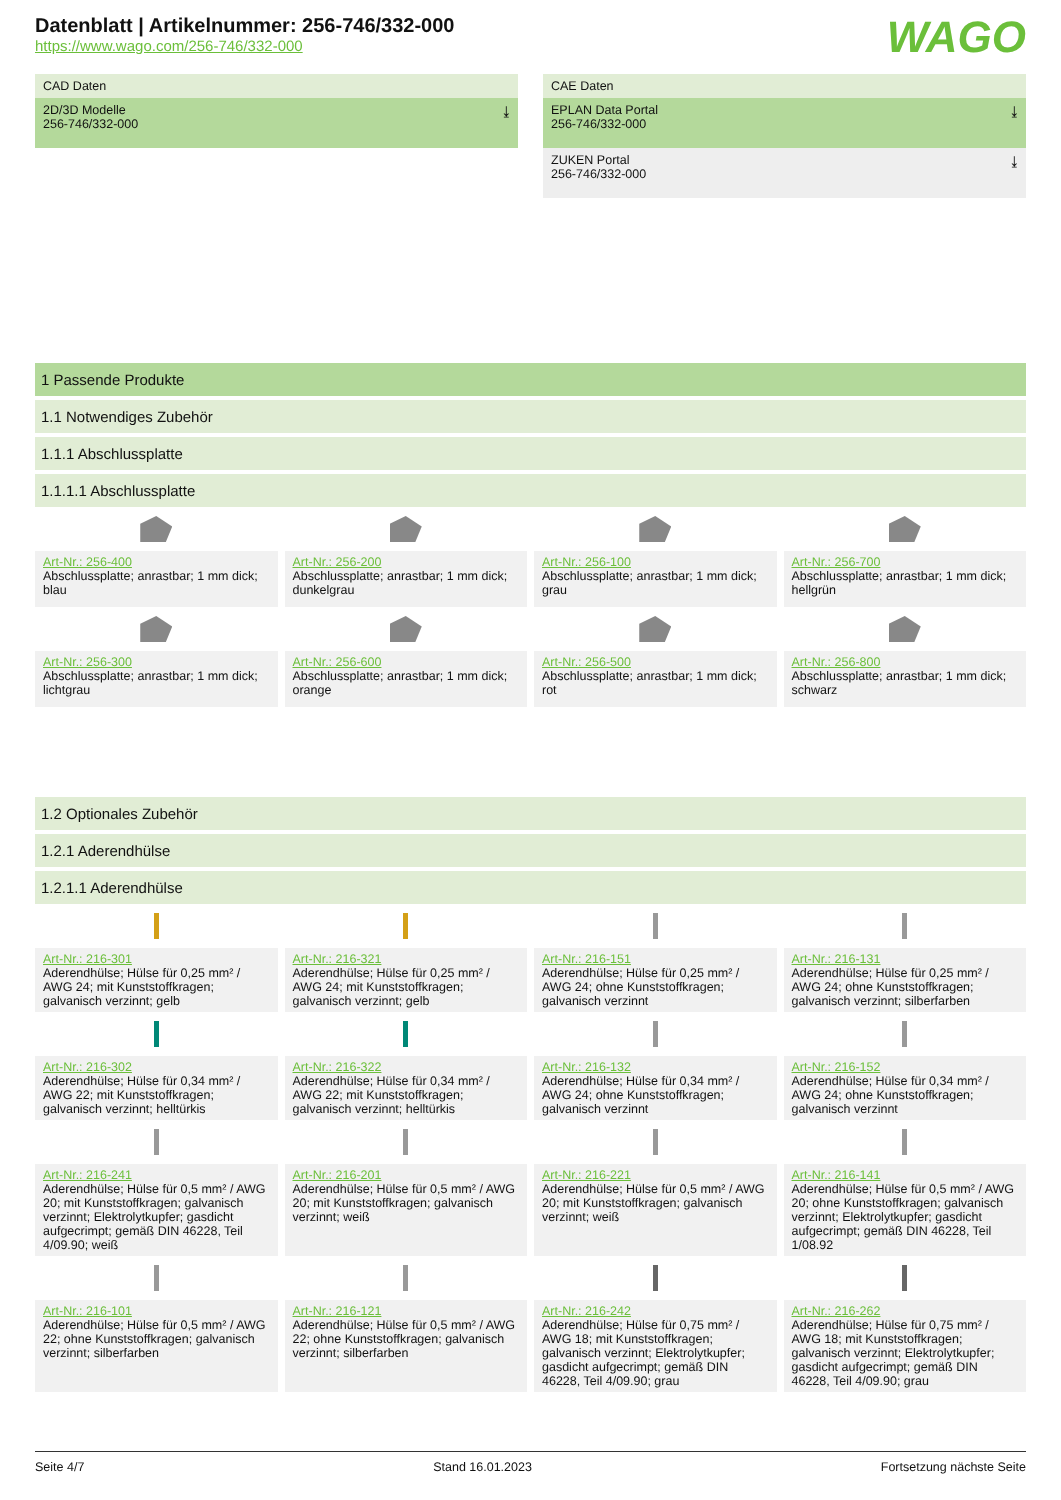WAGO
Datenblatt | Artikelnummer: 256-746/332-000
https://www.wago.com/256-746/332-000
CAD Daten
2D/3D Modelle
256-746/332-000 ⤓
CAE Daten
EPLAN Data Portal
256-746/332-000 ⤓
ZUKEN Portal
256-746/332-000 ⤓
1 Passende Produkte
1.1 Notwendiges Zubehör
1.1.1 Abschlussplatte
1.1.1.1 Abschlussplatte
Art-Nr.: 256-400
Abschlussplatte; anrastbar; 1 mm dick; blau
Art-Nr.: 256-200
Abschlussplatte; anrastbar; 1 mm dick; dunkelgrau
Art-Nr.: 256-100
Abschlussplatte; anrastbar; 1 mm dick; grau
Art-Nr.: 256-700
Abschlussplatte; anrastbar; 1 mm dick; hellgrün
Art-Nr.: 256-300
Abschlussplatte; anrastbar; 1 mm dick; lichtgrau
Art-Nr.: 256-600
Abschlussplatte; anrastbar; 1 mm dick; orange
Art-Nr.: 256-500
Abschlussplatte; anrastbar; 1 mm dick; rot
Art-Nr.: 256-800
Abschlussplatte; anrastbar; 1 mm dick; schwarz
1.2 Optionales Zubehör
1.2.1 Aderendhülse
1.2.1.1 Aderendhülse
Art-Nr.: 216-301
Aderendhülse; Hülse für 0,25 mm² / AWG 24; mit Kunststoffkragen; galvanisch verzinnt; gelb
Art-Nr.: 216-321
Aderendhülse; Hülse für 0,25 mm² / AWG 24; mit Kunststoffkragen; galvanisch verzinnt; gelb
Art-Nr.: 216-151
Aderendhülse; Hülse für 0,25 mm² / AWG 24; ohne Kunststoffkragen; galvanisch verzinnt
Art-Nr.: 216-131
Aderendhülse; Hülse für 0,25 mm² / AWG 24; ohne Kunststoffkragen; galvanisch verzinnt; silberfarben
Art-Nr.: 216-302
Aderendhülse; Hülse für 0,34 mm² / AWG 22; mit Kunststoffkragen; galvanisch verzinnt; helltürkis
Art-Nr.: 216-322
Aderendhülse; Hülse für 0,34 mm² / AWG 22; mit Kunststoffkragen; galvanisch verzinnt; helltürkis
Art-Nr.: 216-132
Aderendhülse; Hülse für 0,34 mm² / AWG 24; ohne Kunststoffkragen; galvanisch verzinnt
Art-Nr.: 216-152
Aderendhülse; Hülse für 0,34 mm² / AWG 24; ohne Kunststoffkragen; galvanisch verzinnt
Art-Nr.: 216-241
Aderendhülse; Hülse für 0,5 mm² / AWG 20; mit Kunststoffkragen; galvanisch verzinnt; Elektrolytkupfer; gasdicht aufgecrimpt; gemäß DIN 46228, Teil 4/09.90; weiß
Art-Nr.: 216-201
Aderendhülse; Hülse für 0,5 mm² / AWG 20; mit Kunststoffkragen; galvanisch verzinnt; weiß
Art-Nr.: 216-221
Aderendhülse; Hülse für 0,5 mm² / AWG 20; mit Kunststoffkragen; galvanisch verzinnt; weiß
Art-Nr.: 216-141
Aderendhülse; Hülse für 0,5 mm² / AWG 20; ohne Kunststoffkragen; galvanisch verzinnt; Elektrolytkupfer; gasdicht aufgecrimpt; gemäß DIN 46228, Teil 1/08.92
Art-Nr.: 216-101
Aderendhülse; Hülse für 0,5 mm² / AWG 22; ohne Kunststoffkragen; galvanisch verzinnt; silberfarben
Art-Nr.: 216-121
Aderendhülse; Hülse für 0,5 mm² / AWG 22; ohne Kunststoffkragen; galvanisch verzinnt; silberfarben
Art-Nr.: 216-242
Aderendhülse; Hülse für 0,75 mm² / AWG 18; mit Kunststoffkragen; galvanisch verzinnt; Elektrolytkupfer; gasdicht aufgecrimpt; gemäß DIN 46228, Teil 4/09.90; grau
Art-Nr.: 216-262
Aderendhülse; Hülse für 0,75 mm² / AWG 18; mit Kunststoffkragen; galvanisch verzinnt; Elektrolytkupfer; gasdicht aufgecrimpt; gemäß DIN 46228, Teil 4/09.90; grau
Seite 4/7 Stand 16.01.2023 Fortsetzung nächste Seite